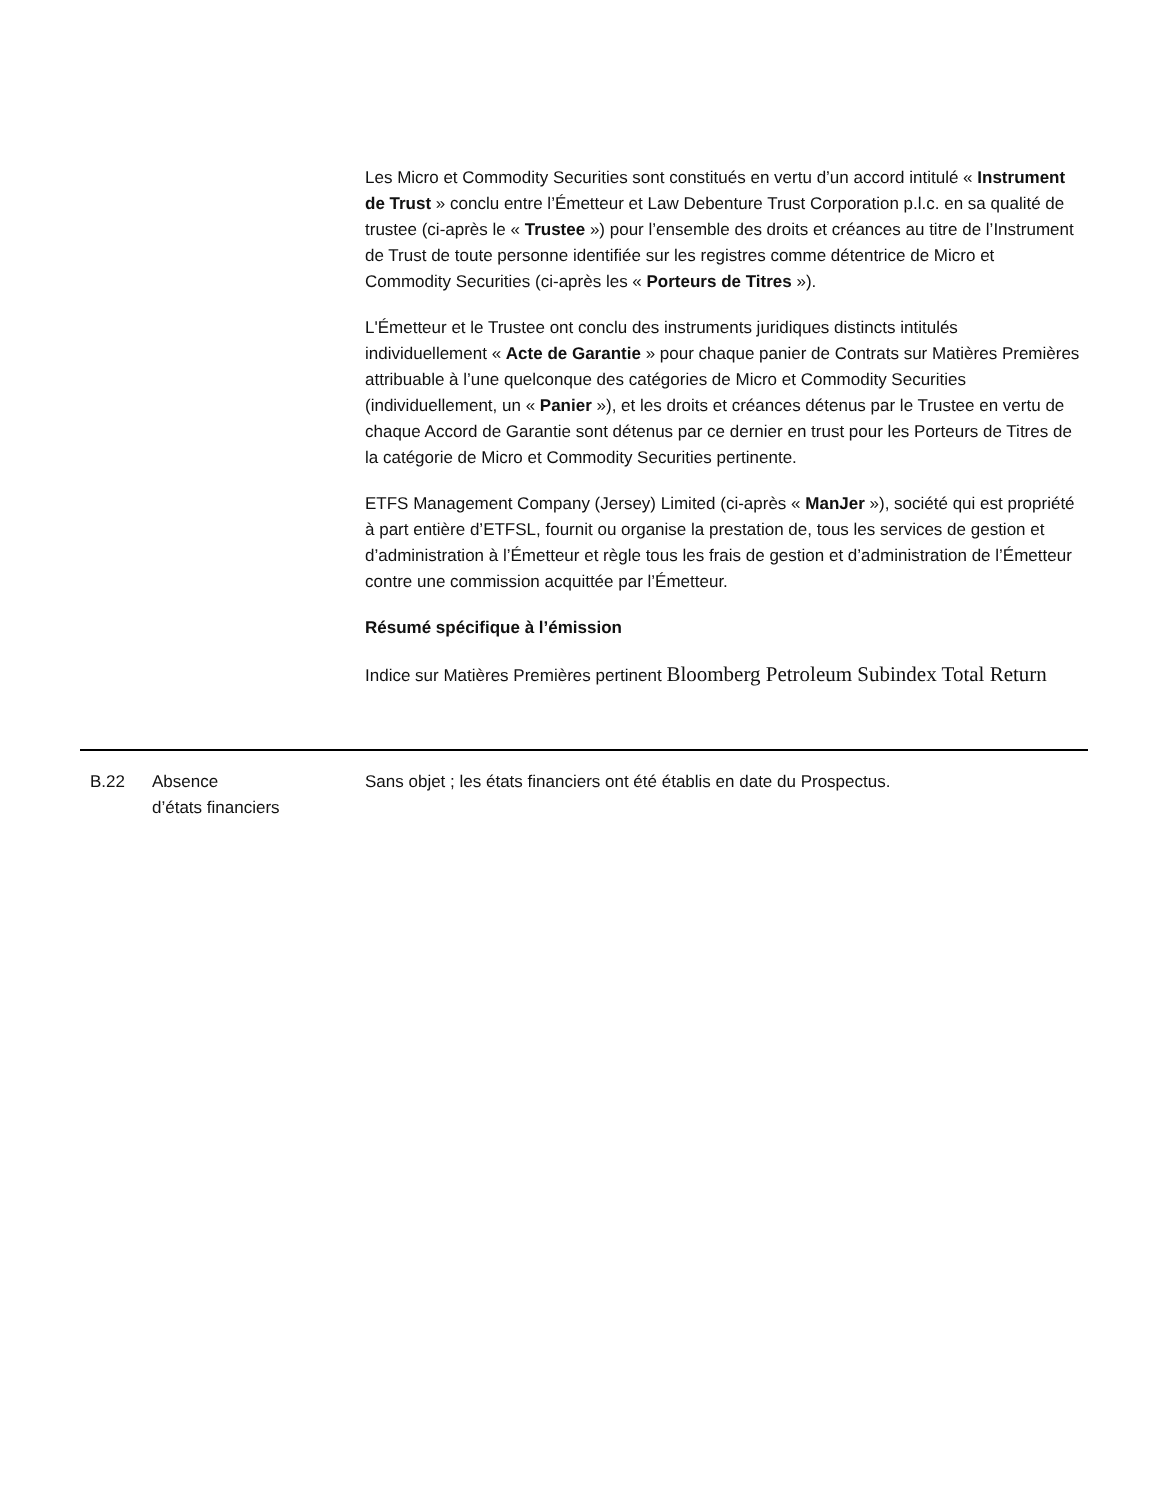Les Micro et Commodity Securities sont constitués en vertu d’un accord intitulé « Instrument de Trust » conclu entre l’Émetteur et Law Debenture Trust Corporation p.l.c. en sa qualité de trustee (ci-après le « Trustee ») pour l’ensemble des droits et créances au titre de l’Instrument de Trust de toute personne identifiée sur les registres comme détentrice de Micro et Commodity Securities (ci-après les « Porteurs de Titres »).
L'Émetteur et le Trustee ont conclu des instruments juridiques distincts intitulés individuellement « Acte de Garantie » pour chaque panier de Contrats sur Matières Premières attribuable à l’une quelconque des catégories de Micro et Commodity Securities (individuellement, un « Panier »), et les droits et créances détenus par le Trustee en vertu de chaque Accord de Garantie sont détenus par ce dernier en trust pour les Porteurs de Titres de la catégorie de Micro et Commodity Securities pertinente.
ETFS Management Company (Jersey) Limited (ci-après « ManJer »), société qui est propriété à part entière d’ETFSL, fournit ou organise la prestation de, tous les services de gestion et d’administration à l’Émetteur et règle tous les frais de gestion et d’administration de l’Émetteur contre une commission acquittée par l’Émetteur.
Résumé spécifique à l’émission
Indice sur Matières Premières pertinent Bloomberg Petroleum Subindex Total Return
| B.22 | Absence d’états financiers | Sans objet ; les états financiers ont été établis en date du Prospectus. |